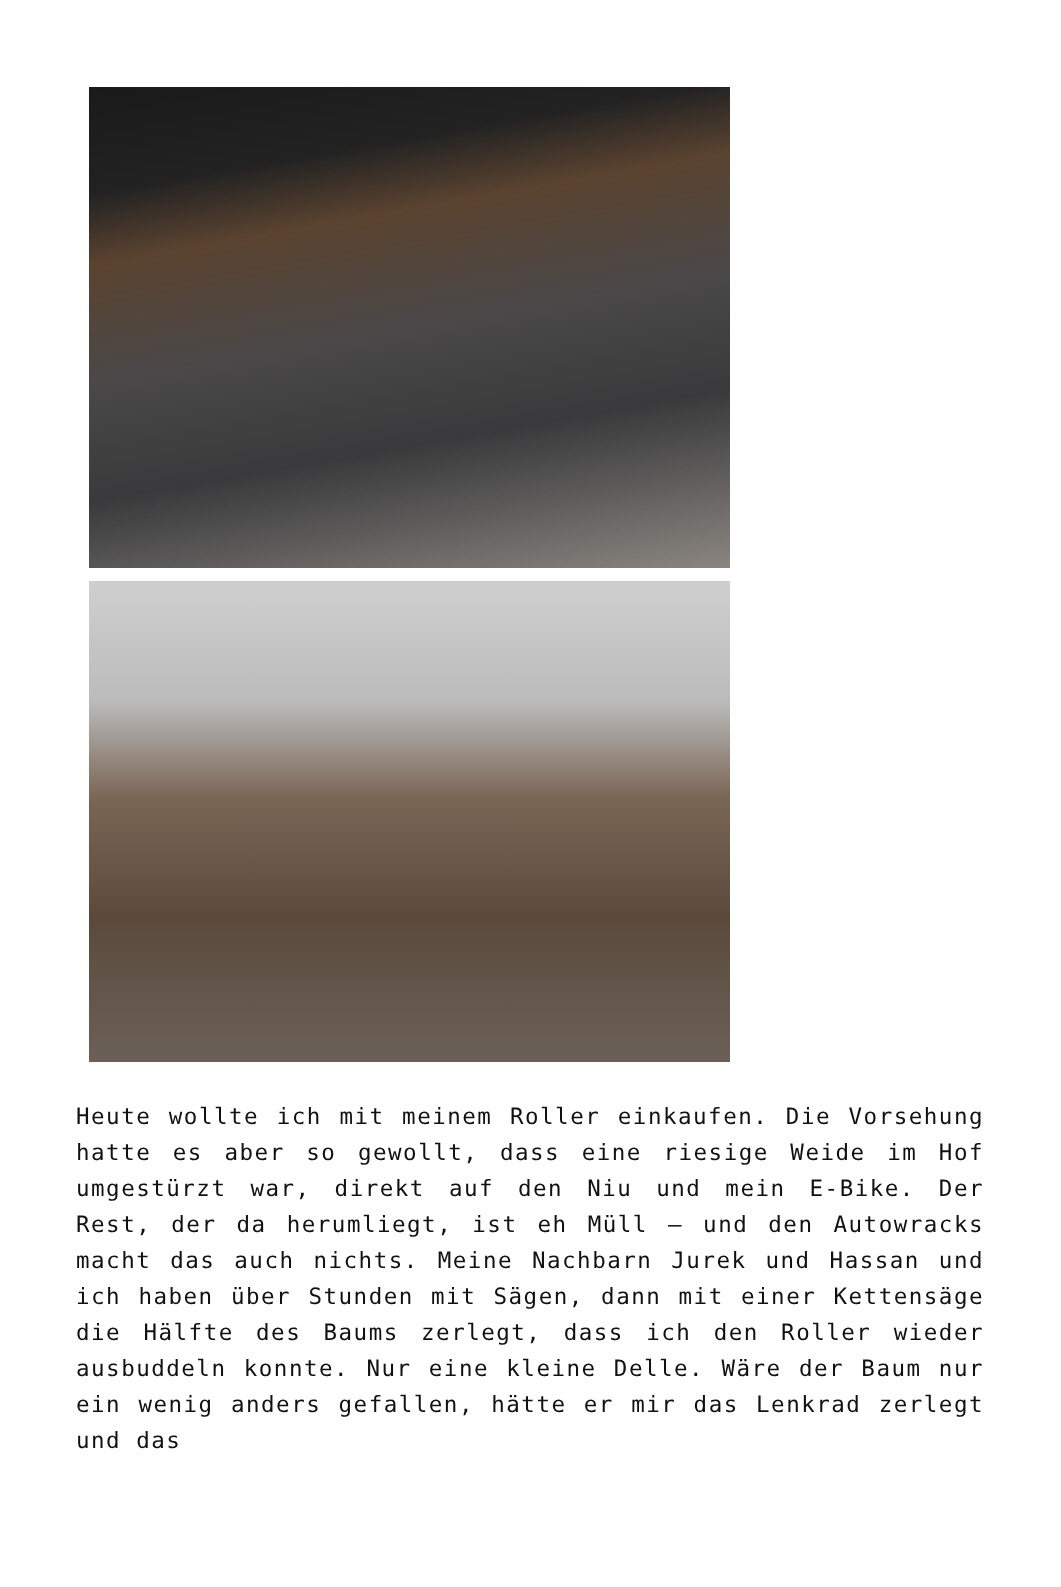Heute wollte ich mit meinem Roller einkaufen. Die Vorsehung hatte es aber so gewollt, dass eine riesige Weide im Hof umgestürzt war, direkt auf den Niu und mein E-Bike. Der Rest, der da herumliegt, ist eh Müll – und den Autowracks macht das auch nichts. Meine Nachbarn Jurek und Hassan und ich haben über Stunden mit Sägen, dann mit einer Kettensäge die Hälfte des Baums zerlegt, dass ich den Roller wieder ausbuddeln konnte. Nur eine kleine Delle. Wäre der Baum nur ein wenig anders gefallen, hätte er mir das Lenkrad zerlegt und das